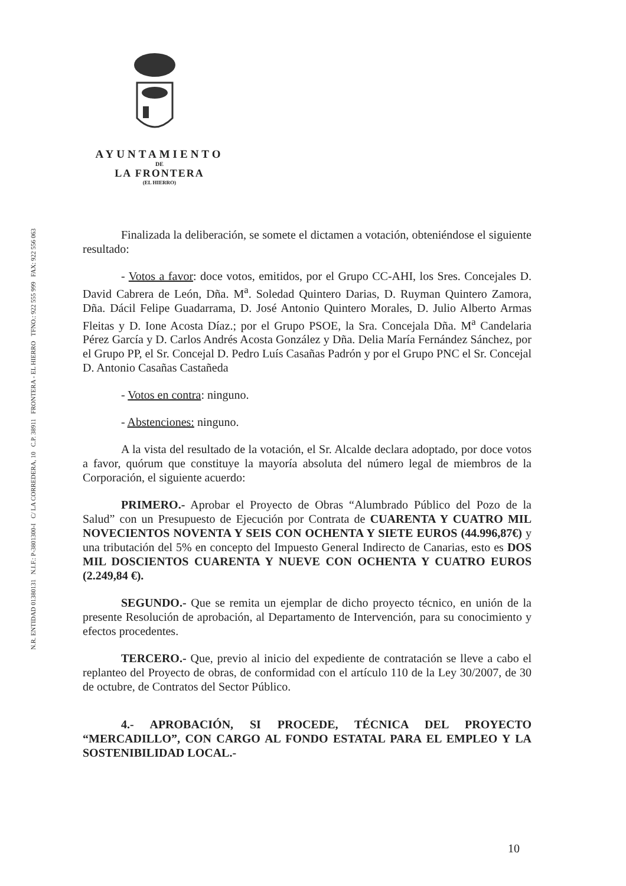AYUNTAMIENTO
DE
LA FRONTERA
(EL HIERRO)
N.R. ENTIDAD 01380131 N.I.F.: P-3801300-I C/ LA CORREDERA, 10 C.P. 38911 FRONTERA - EL HIERRO TFNO.: 922 555 999 FAX: 922 556 063
Finalizada la deliberación, se somete el dictamen a votación, obteniéndose el siguiente resultado:
- Votos a favor: doce votos, emitidos, por el Grupo CC-AHI, los Sres. Concejales D. David Cabrera de León, Dña. M<sup>a</sup>. Soledad Quintero Darias, D. Ruyman Quintero Zamora, Dña. Dácil Felipe Guadarrama, D. José Antonio Quintero Morales, D. Julio Alberto Armas Fleitas y D. Ione Acosta Díaz.; por el Grupo PSOE, la Sra. Concejala Dña. M<sup>a</sup> Candelaria Pérez García y D. Carlos Andrés Acosta González y Dña. Delia María Fernández Sánchez, por el Grupo PP, el Sr. Concejal D. Pedro Luís Casañas Padrón y por el Grupo PNC el Sr. Concejal D. Antonio Casañas Castañeda
- Votos en contra: ninguno.
- Abstenciones: ninguno.
A la vista del resultado de la votación, el Sr. Alcalde declara adoptado, por doce votos a favor, quórum que constituye la mayoría absoluta del número legal de miembros de la Corporación, el siguiente acuerdo:
PRIMERO.- Aprobar el Proyecto de Obras “Alumbrado Público del Pozo de la Salud” con un Presupuesto de Ejecución por Contrata de CUARENTA Y CUATRO MIL NOVECIENTOS NOVENTA Y SEIS CON OCHENTA Y SIETE EUROS (44.996,87€) y una tributación del 5% en concepto del Impuesto General Indirecto de Canarias, esto es DOS MIL DOSCIENTOS CUARENTA Y NUEVE CON OCHENTA Y CUATRO EUROS (2.249,84 €).
SEGUNDO.- Que se remita un ejemplar de dicho proyecto técnico, en unión de la presente Resolución de aprobación, al Departamento de Intervención, para su conocimiento y efectos procedentes.
TERCERO.- Que, previo al inicio del expediente de contratación se lleve a cabo el replanteo del Proyecto de obras, de conformidad con el artículo 110 de la Ley 30/2007, de 30 de octubre, de Contratos del Sector Público.
4.- APROBACIÓN, SI PROCEDE, TÉCNICA DEL PROYECTO “MERCADILLO”, CON CARGO AL FONDO ESTATAL PARA EL EMPLEO Y LA SOSTENIBILIDAD LOCAL.-
10